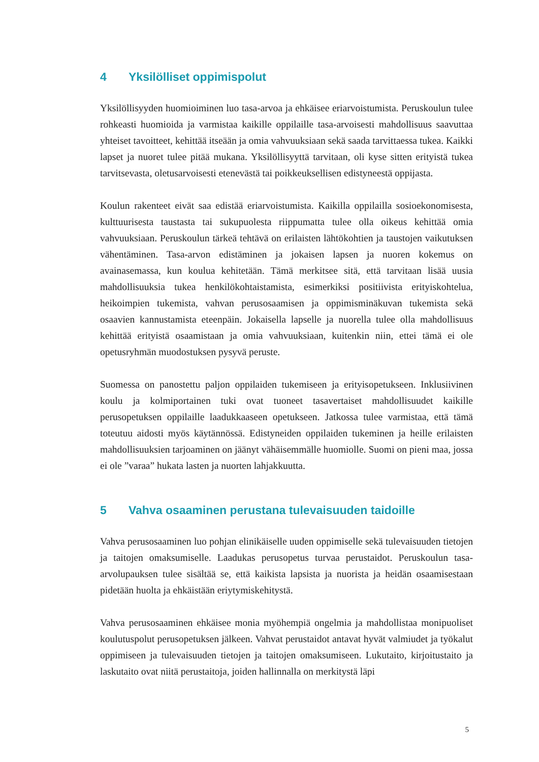4 Yksilölliset oppimispolut
Yksilöllisyyden huomioiminen luo tasa-arvoa ja ehkäisee eriarvoistumista. Peruskoulun tulee rohkeasti huomioida ja varmistaa kaikille oppilaille tasa-arvoisesti mahdollisuus saavuttaa yhteiset tavoitteet, kehittää itseään ja omia vahvuuksiaan sekä saada tarvittaessa tukea. Kaikki lapset ja nuoret tulee pitää mukana. Yksilöllisyyttä tarvitaan, oli kyse sitten erityistä tukea tarvitsevasta, oletusarvoisesti etenevästä tai poikkeuksellisen edistyneestä oppijasta.
Koulun rakenteet eivät saa edistää eriarvoistumista. Kaikilla oppilailla sosioekonomisesta, kulttuurisesta taustasta tai sukupuolesta riippumatta tulee olla oikeus kehittää omia vahvuuksiaan. Peruskoulun tärkeä tehtävä on erilaisten lähtökohtien ja taustojen vaikutuksen vähentäminen. Tasa-arvon edistäminen ja jokaisen lapsen ja nuoren kokemus on avainasemassa, kun koulua kehitetään. Tämä merkitsee sitä, että tarvitaan lisää uusia mahdollisuuksia tukea henkilökohtaistamista, esimerkiksi positiivista erityiskohtelua, heikoimpien tukemista, vahvan perusosaamisen ja oppimisminäkuvan tukemista sekä osaavien kannustamista eteenpäin. Jokaisella lapselle ja nuorella tulee olla mahdollisuus kehittää erityistä osaamistaan ja omia vahvuuksiaan, kuitenkin niin, ettei tämä ei ole opetusryhmän muodostuksen pysyvä peruste.
Suomessa on panostettu paljon oppilaiden tukemiseen ja erityisopetukseen. Inklusiivinen koulu ja kolmiportainen tuki ovat tuoneet tasavertaiset mahdollisuudet kaikille perusopetuksen oppilaille laadukkaaseen opetukseen. Jatkossa tulee varmistaa, että tämä toteutuu aidosti myös käytännössä. Edistyneiden oppilaiden tukeminen ja heille erilaisten mahdollisuuksien tarjoaminen on jäänyt vähäisemmälle huomiolle. Suomi on pieni maa, jossa ei ole ”varaa” hukata lasten ja nuorten lahjakkuutta.
5 Vahva osaaminen perustana tulevaisuuden taidoille
Vahva perusosaaminen luo pohjan elinikäiselle uuden oppimiselle sekä tulevaisuuden tietojen ja taitojen omaksumiselle. Laadukas perusopetus turvaa perustaidot. Peruskoulun tasa-arvolupauksen tulee sisältää se, että kaikista lapsista ja nuorista ja heidän osaamisestaan pidetään huolta ja ehkäistään eriytymiskehitystä.
Vahva perusosaaminen ehkäisee monia myöhempiä ongelmia ja mahdollistaa monipuoliset koulutuspolut perusopetuksen jälkeen. Vahvat perustaidot antavat hyvät valmiudet ja työkalut oppimiseen ja tulevaisuuden tietojen ja taitojen omaksumiseen. Lukutaito, kirjoitustaito ja laskutaito ovat niitä perustaitoja, joiden hallinnalla on merkitystä läpi
5